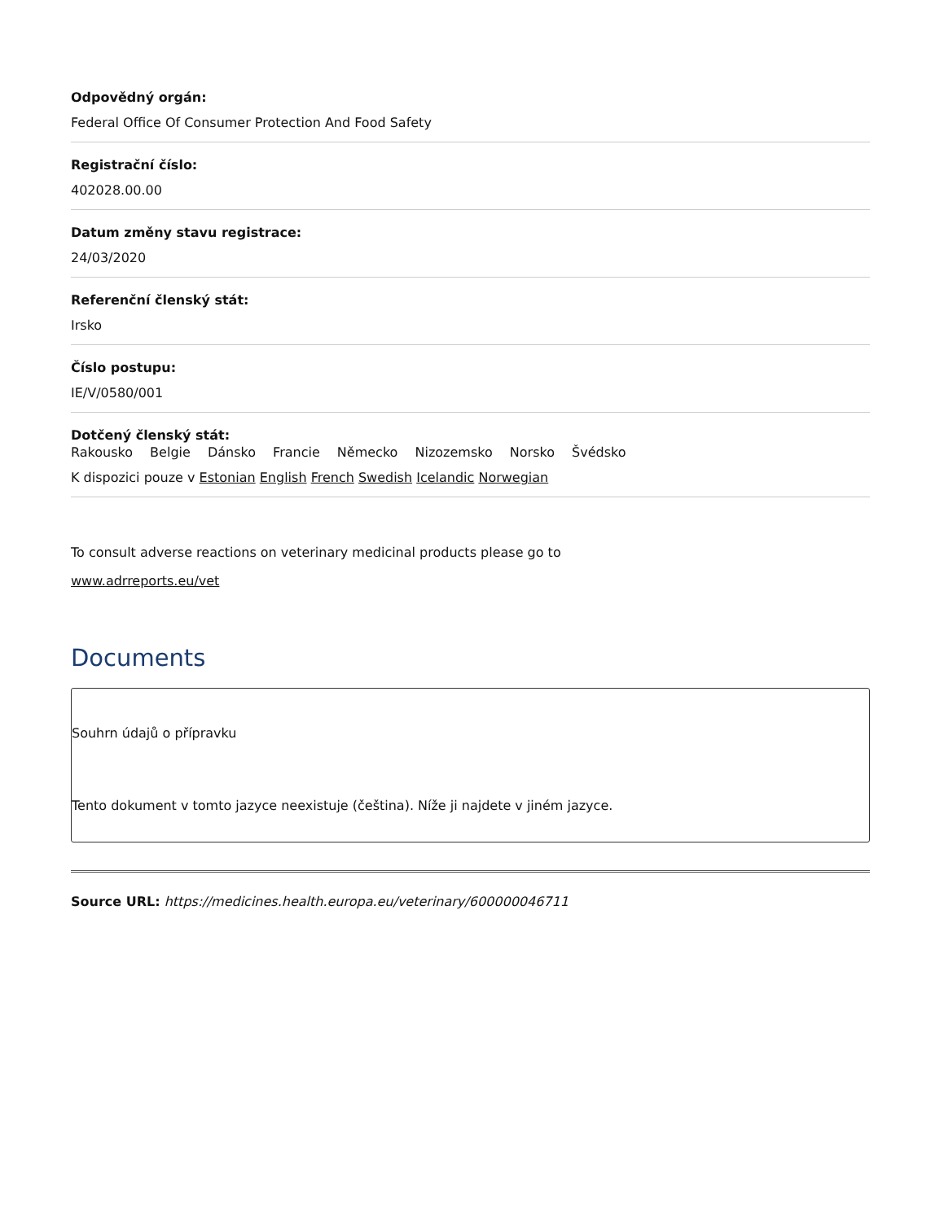Odpovědný orgán:
Federal Office Of Consumer Protection And Food Safety
Registrační číslo:
402028.00.00
Datum změny stavu registrace:
24/03/2020
Referenční členský stát:
Irsko
Číslo postupu:
IE/V/0580/001
Dotčený členský stát:
Rakousko Belgie Dánsko Francie Německo Nizozemsko Norsko Švédsko
K dispozici pouze v Estonian English French Swedish Icelandic Norwegian
To consult adverse reactions on veterinary medicinal products please go to
www.adrreports.eu/vet
Documents
Souhrn údajů o přípravku
Tento dokument v tomto jazyce neexistuje (čeština). Níže ji najdete v jiném jazyce.
Source URL: https://medicines.health.europa.eu/veterinary/600000046711